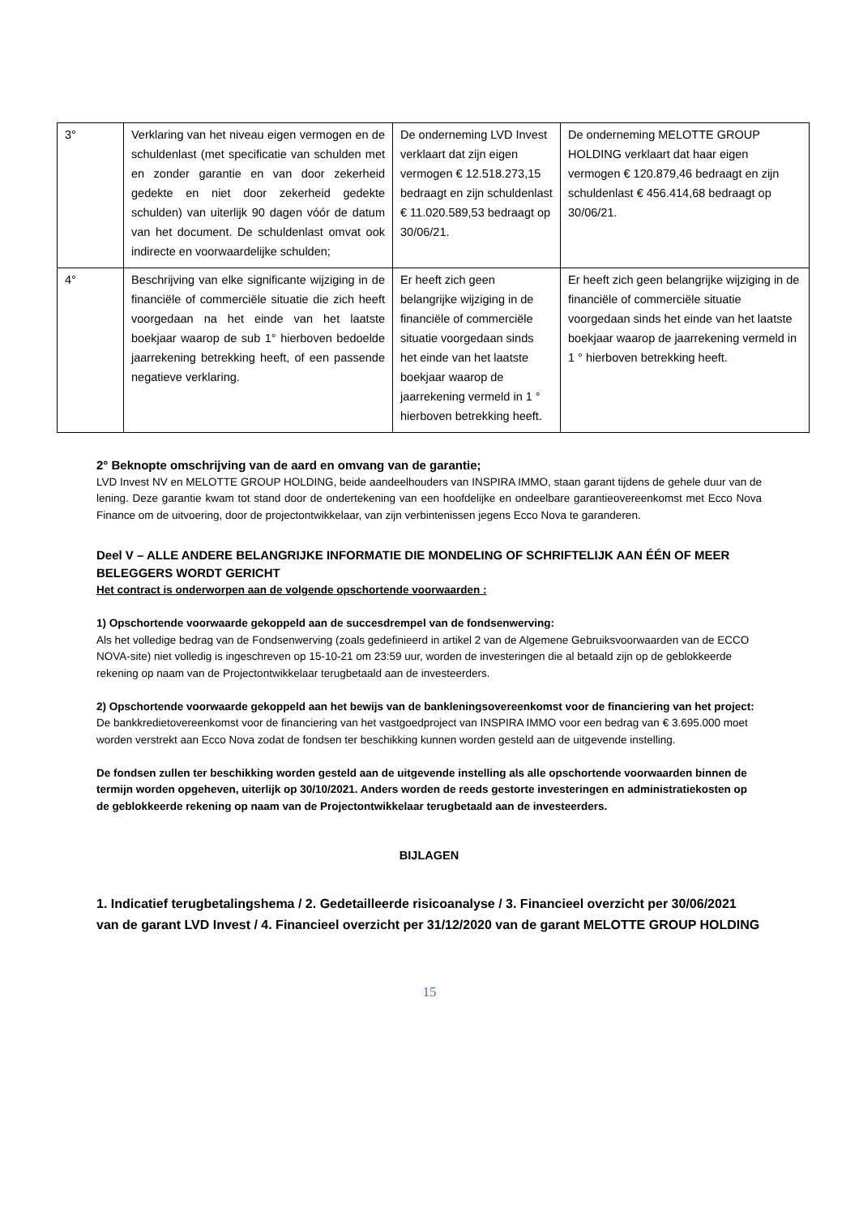| 3° | Verklaring van het niveau eigen vermogen en de schuldenlast (met specificatie van schulden met en zonder garantie en van door zekerheid gedekte en niet door zekerheid gedekte schulden) van uiterlijk 90 dagen vóór de datum van het document. De schuldenlast omvat ook indirecte en voorwaardelijke schulden; | De onderneming LVD Invest verklaart dat zijn eigen vermogen € 12.518.273,15 bedraagt en zijn schuldenlast € 11.020.589,53 bedraagt op 30/06/21. | De onderneming MELOTTE GROUP HOLDING verklaart dat haar eigen vermogen € 120.879,46 bedraagt en zijn schuldenlast € 456.414,68 bedraagt op 30/06/21. |
| 4° | Beschrijving van elke significante wijziging in de financiële of commerciële situatie die zich heeft voorgedaan na het einde van het laatste boekjaar waarop de sub 1° hierboven bedoelde jaarrekening betrekking heeft, of een passende negatieve verklaring. | Er heeft zich geen belangrijke wijziging in de financiële of commerciële situatie voorgedaan sinds het einde van het laatste boekjaar waarop de jaarrekening vermeld in 1 ° hierboven betrekking heeft. | Er heeft zich geen belangrijke wijziging in de financiële of commerciële situatie voorgedaan sinds het einde van het laatste boekjaar waarop de jaarrekening vermeld in 1 ° hierboven betrekking heeft. |
2° Beknopte omschrijving van de aard en omvang van de garantie;
LVD Invest NV en MELOTTE GROUP HOLDING, beide aandeelhouders van INSPIRA IMMO, staan garant tijdens de gehele duur van de lening. Deze garantie kwam tot stand door de ondertekening van een hoofdelijke en ondeelbare garantieovereenkomst met Ecco Nova Finance om de uitvoering, door de projectontwikkelaar, van zijn verbintenissen jegens Ecco Nova te garanderen.
Deel V – ALLE ANDERE BELANGRIJKE INFORMATIE DIE MONDELING OF SCHRIFTELIJK AAN ÉÉN OF MEER BELEGGERS WORDT GERICHT
Het contract is onderworpen aan de volgende opschortende voorwaarden :
1) Opschortende voorwaarde gekoppeld aan de succesdrempel van de fondsenwerving:
Als het volledige bedrag van de Fondsenwerving (zoals gedefinieerd in artikel 2 van de Algemene Gebruiksvoorwaarden van de ECCO NOVA-site) niet volledig is ingeschreven op 15-10-21 om 23:59 uur, worden de investeringen die al betaald zijn op de geblokkeerde rekening op naam van de Projectontwikkelaar terugbetaald aan de investeerders.
2) Opschortende voorwaarde gekoppeld aan het bewijs van de bankleningsovereenkomst voor de financiering van het project:
De bankkredietovereenkomst voor de financiering van het vastgoedproject van INSPIRA IMMO voor een bedrag van € 3.695.000 moet worden verstrekt aan Ecco Nova zodat de fondsen ter beschikking kunnen worden gesteld aan de uitgevende instelling.
De fondsen zullen ter beschikking worden gesteld aan de uitgevende instelling als alle opschortende voorwaarden binnen de termijn worden opgeheven, uiterlijk op 30/10/2021. Anders worden de reeds gestorte investeringen en administratiekosten op de geblokkeerde rekening op naam van de Projectontwikkelaar terugbetaald aan de investeerders.
BIJLAGEN
1. Indicatief terugbetalingshema / 2. Gedetailleerde risicoanalyse / 3. Financieel overzicht per 30/06/2021 van de garant LVD Invest / 4. Financieel overzicht per 31/12/2020 van de garant MELOTTE GROUP HOLDING
15